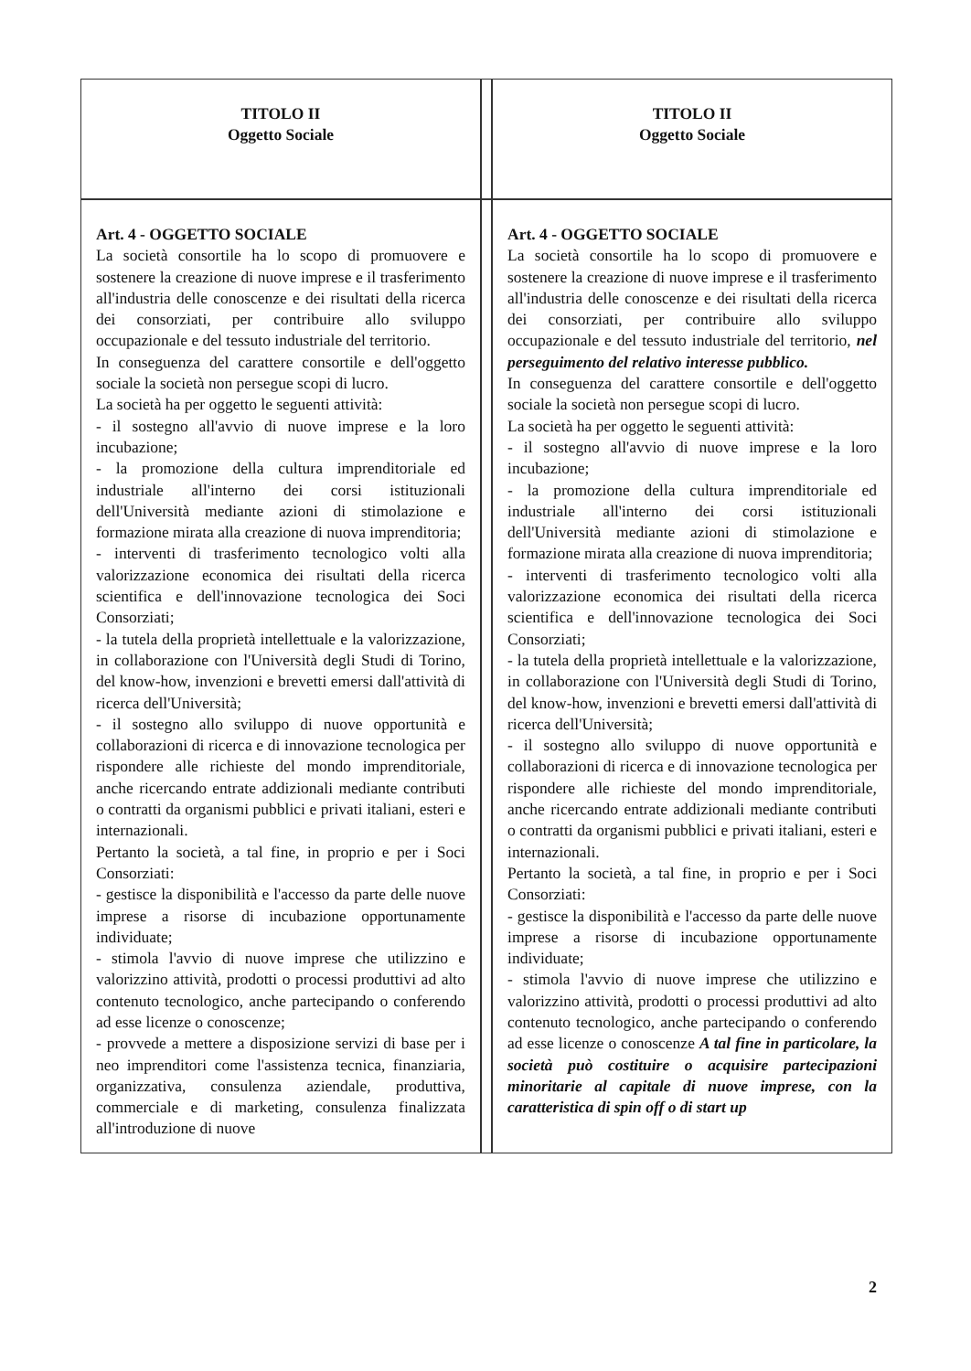| TITOLO II Oggetto Sociale | | TITOLO II Oggetto Sociale |
| Art. 4 - OGGETTO SOCIALE La società consortile ha lo scopo di promuovere e sostenere la creazione di nuove imprese e il trasferimento all'industria delle conoscenze e dei risultati della ricerca dei consorziati, per contribuire allo sviluppo occupazionale e del tessuto industriale del territorio. In conseguenza del carattere consortile e dell'oggetto sociale la società non persegue scopi di lucro. La società ha per oggetto le seguenti attività: - il sostegno all'avvio di nuove imprese e la loro incubazione; - la promozione della cultura imprenditoriale ed industriale all'interno dei corsi istituzionali dell'Università mediante azioni di stimolazione e formazione mirata alla creazione di nuova imprenditoria; - interventi di trasferimento tecnologico volti alla valorizzazione economica dei risultati della ricerca scientifica e dell'innovazione tecnologica dei Soci Consorziati; - la tutela della proprietà intellettuale e la valorizzazione, in collaborazione con l'Università degli Studi di Torino, del know-how, invenzioni e brevetti emersi dall'attività di ricerca dell'Università; - il sostegno allo sviluppo di nuove opportunità e collaborazioni di ricerca e di innovazione tecnologica per rispondere alle richieste del mondo imprenditoriale, anche ricercando entrate addizionali mediante contributi o contratti da organismi pubblici e privati italiani, esteri e internazionali. Pertanto la società, a tal fine, in proprio e per i Soci Consorziati: - gestisce la disponibilità e l'accesso da parte delle nuove imprese a risorse di incubazione opportunamente individuate; - stimola l'avvio di nuove imprese che utilizzino e valorizzino attività, prodotti o processi produttivi ad alto contenuto tecnologico, anche partecipando o conferendo ad esse licenze o conoscenze; - provvede a mettere a disposizione servizi di base per i neo imprenditori come l'assistenza tecnica, finanziaria, organizzativa, consulenza aziendale, produttiva, commerciale e di marketing, consulenza finalizzata all'introduzione di nuove | | Art. 4 - OGGETTO SOCIALE La società consortile ha lo scopo di promuovere e sostenere la creazione di nuove imprese e il trasferimento all'industria delle conoscenze e dei risultati della ricerca dei consorziati, per contribuire allo sviluppo occupazionale e del tessuto industriale del territorio, nel perseguimento del relativo interesse pubblico. In conseguenza del carattere consortile e dell'oggetto sociale la società non persegue scopi di lucro. La società ha per oggetto le seguenti attività: - il sostegno all'avvio di nuove imprese e la loro incubazione; - la promozione della cultura imprenditoriale ed industriale all'interno dei corsi istituzionali dell'Università mediante azioni di stimolazione e formazione mirata alla creazione di nuova imprenditoria; - interventi di trasferimento tecnologico volti alla valorizzazione economica dei risultati della ricerca scientifica e dell'innovazione tecnologica dei Soci Consorziati; - la tutela della proprietà intellettuale e la valorizzazione, in collaborazione con l'Università degli Studi di Torino, del know-how, invenzioni e brevetti emersi dall'attività di ricerca dell'Università; - il sostegno allo sviluppo di nuove opportunità e collaborazioni di ricerca e di innovazione tecnologica per rispondere alle richieste del mondo imprenditoriale, anche ricercando entrate addizionali mediante contributi o contratti da organismi pubblici e privati italiani, esteri e internazionali. Pertanto la società, a tal fine, in proprio e per i Soci Consorziati: - gestisce la disponibilità e l'accesso da parte delle nuove imprese a risorse di incubazione opportunamente individuate; - stimola l'avvio di nuove imprese che utilizzino e valorizzino attività, prodotti o processi produttivi ad alto contenuto tecnologico, anche partecipando o conferendo ad esse licenze o conoscenze A tal fine in particolare, la società può costituire o acquisire partecipazioni minoritarie al capitale di nuove imprese, con la caratteristica di spin off o di start up |
2